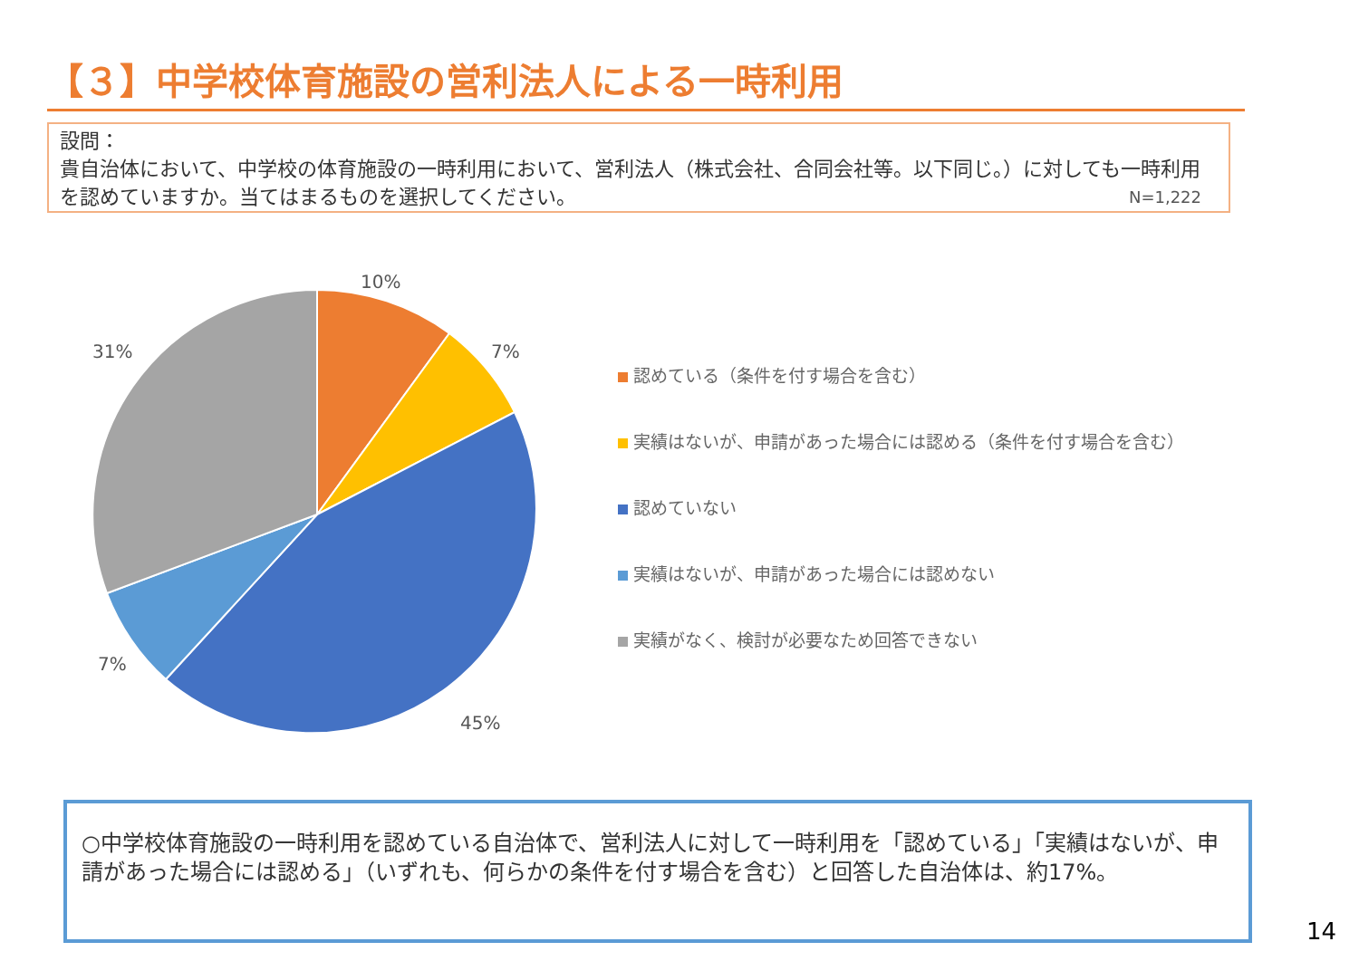【３】中学校体育施設の営利法人による一時利用
設問：
貴自治体において、中学校の体育施設の一時利用において、営利法人（株式会社、合同会社等。以下同じ。）に対しても一時利用を認めていますか。当てはまるものを選択してください。
N=1,222
10%
7%
45%
7%
31%
認めている（条件を付す場合を含む）
実績はないが、申請があった場合には認める（条件を付す場合を含む）
認めていない
実績はないが、申請があった場合には認めない
実績がなく、検討が必要なため回答できない
○中学校体育施設の一時利用を認めている自治体で、営利法人に対して一時利用を「認めている」「実績はないが、申請があった場合には認める」（いずれも、何らかの条件を付す場合を含む）と回答した自治体は、約17%。
14